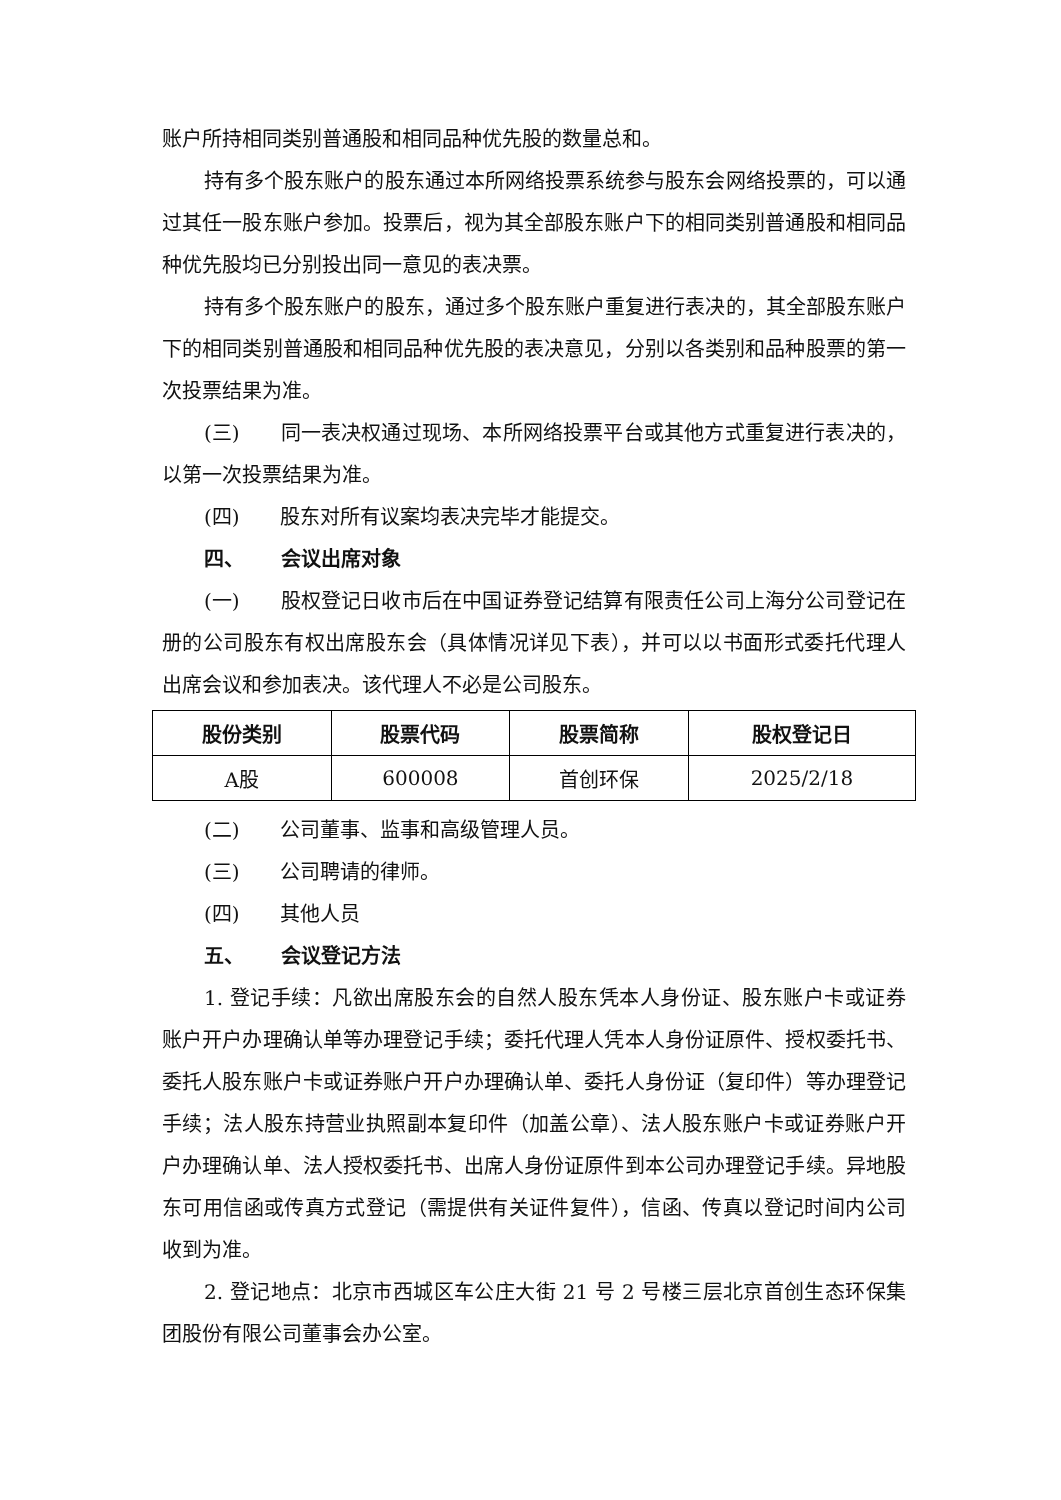账户所持相同类别普通股和相同品种优先股的数量总和。
持有多个股东账户的股东通过本所网络投票系统参与股东会网络投票的，可以通过其任一股东账户参加。投票后，视为其全部股东账户下的相同类别普通股和相同品种优先股均已分别投出同一意见的表决票。
持有多个股东账户的股东，通过多个股东账户重复进行表决的，其全部股东账户下的相同类别普通股和相同品种优先股的表决意见，分别以各类别和品种股票的第一次投票结果为准。
(三) 同一表决权通过现场、本所网络投票平台或其他方式重复进行表决的，以第一次投票结果为准。
(四) 股东对所有议案均表决完毕才能提交。
四、 会议出席对象
(一) 股权登记日收市后在中国证券登记结算有限责任公司上海分公司登记在册的公司股东有权出席股东会（具体情况详见下表），并可以以书面形式委托代理人出席会议和参加表决。该代理人不必是公司股东。
| 股份类别 | 股票代码 | 股票简称 | 股权登记日 |
| --- | --- | --- | --- |
| A股 | 600008 | 首创环保 | 2025/2/18 |
(二) 公司董事、监事和高级管理人员。
(三) 公司聘请的律师。
(四) 其他人员
五、 会议登记方法
1. 登记手续：凡欲出席股东会的自然人股东凭本人身份证、股东账户卡或证券账户开户办理确认单等办理登记手续；委托代理人凭本人身份证原件、授权委托书、委托人股东账户卡或证券账户开户办理确认单、委托人身份证（复印件）等办理登记手续；法人股东持营业执照副本复印件（加盖公章）、法人股东账户卡或证券账户开户办理确认单、法人授权委托书、出席人身份证原件到本公司办理登记手续。异地股东可用信函或传真方式登记（需提供有关证件复件），信函、传真以登记时间内公司收到为准。
2. 登记地点：北京市西城区车公庄大街 21 号 2 号楼三层北京首创生态环保集团股份有限公司董事会办公室。